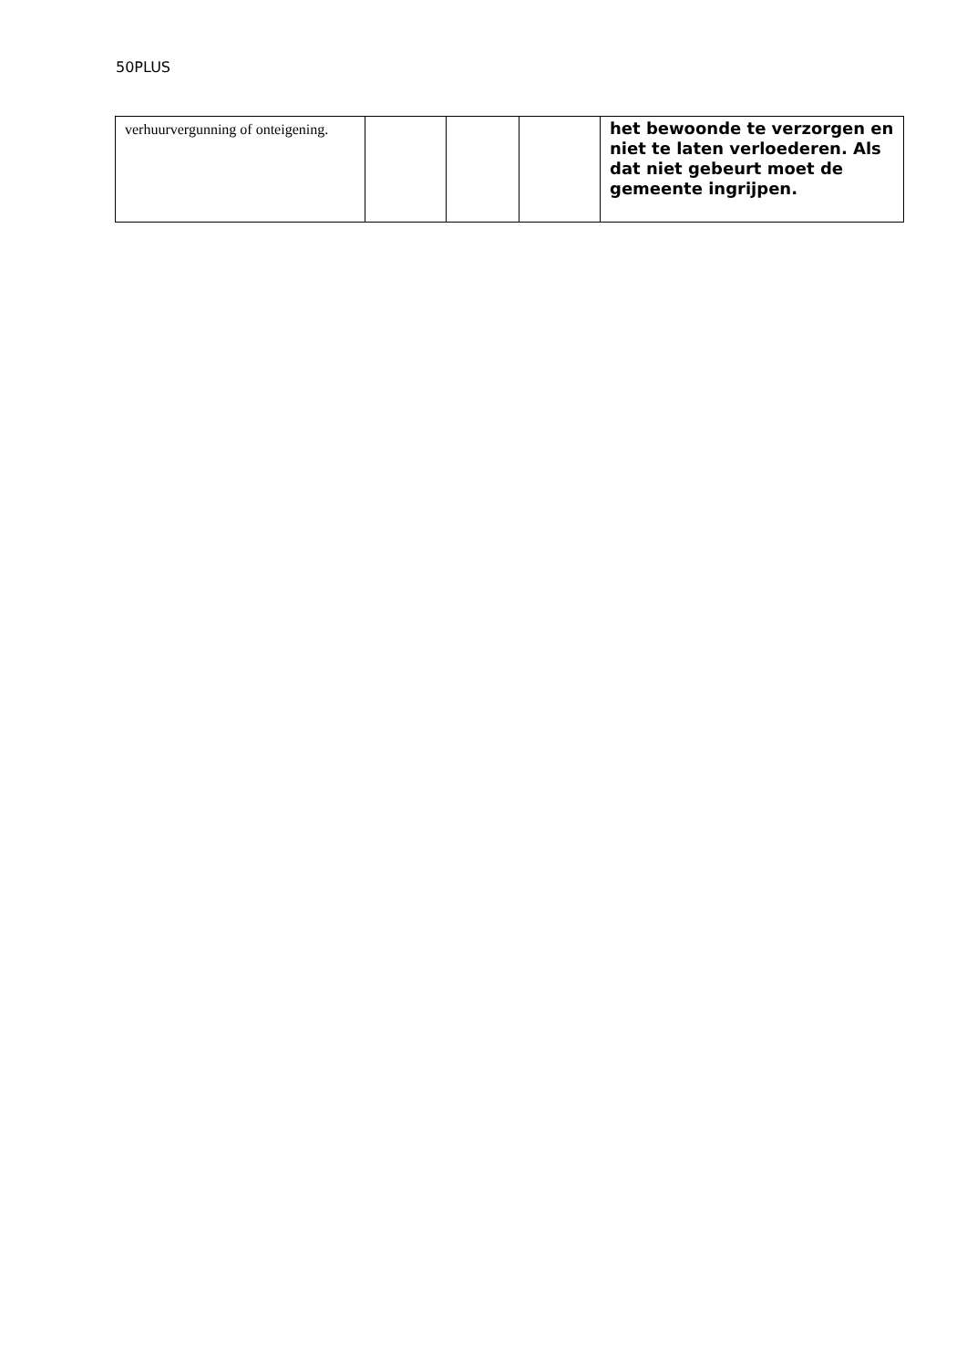50PLUS
| verhuurvergunning of onteigening. | | | | het bewoonde te verzorgen en niet te laten verloederen. Als dat niet gebeurt moet de gemeente ingrijpen. |